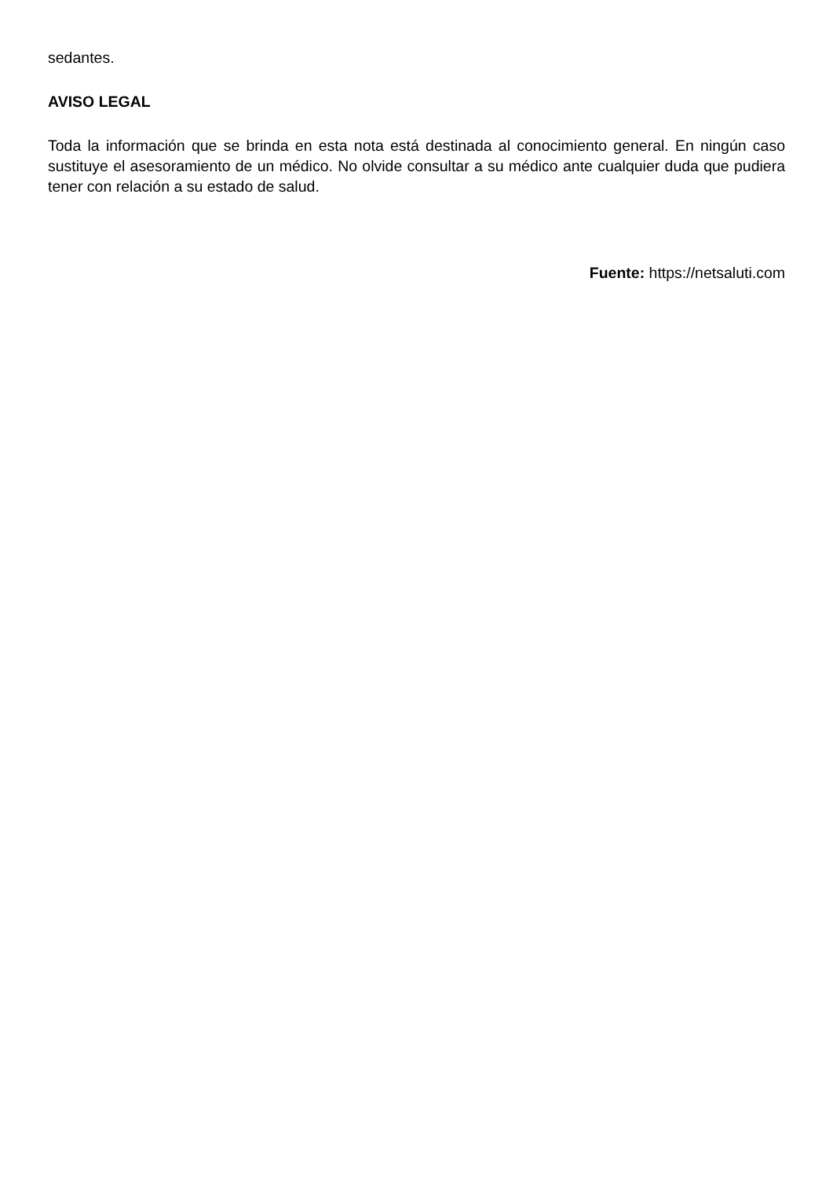sedantes.
AVISO LEGAL
Toda la información que se brinda en esta nota está destinada al conocimiento general. En ningún caso sustituye el asesoramiento de un médico. No olvide consultar a su médico ante cualquier duda que pudiera tener con relación a su estado de salud.
Fuente: https://netsaluti.com